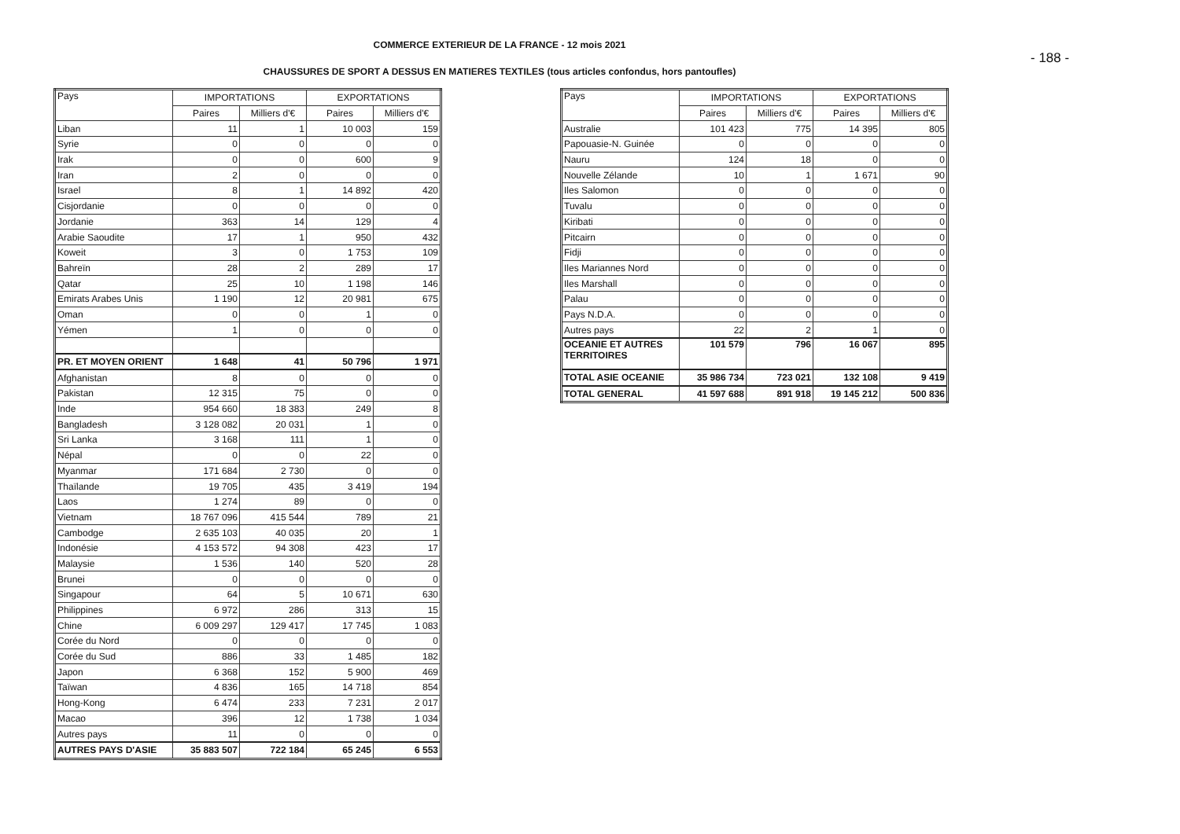COMMERCE EXTERIEUR DE LA FRANCE - 12 mois 2021
- 188 -
CHAUSSURES DE SPORT A DESSUS EN MATIERES TEXTILES (tous articles confondus, hors pantoufles)
| Pays | IMPORTATIONS | | EXPORTATIONS | |
| --- | --- | --- | --- | --- |
| | Paires | Milliers d'€ | Paires | Milliers d'€ |
| Liban | 11 | 1 | 10 003 | 159 |
| Syrie | 0 | 0 | 0 | 0 |
| Irak | 0 | 0 | 600 | 9 |
| Iran | 2 | 0 | 0 | 0 |
| Israel | 8 | 1 | 14 892 | 420 |
| Cisjordanie | 0 | 0 | 0 | 0 |
| Jordanie | 363 | 14 | 129 | 4 |
| Arabie Saoudite | 17 | 1 | 950 | 432 |
| Koweit | 3 | 0 | 1 753 | 109 |
| Bahreïn | 28 | 2 | 289 | 17 |
| Qatar | 25 | 10 | 1 198 | 146 |
| Emirats Arabes Unis | 1 190 | 12 | 20 981 | 675 |
| Oman | 0 | 0 | 1 | 0 |
| Yémen | 1 | 0 | 0 | 0 |
| PR. ET MOYEN ORIENT | 1 648 | 41 | 50 796 | 1 971 |
| Afghanistan | 8 | 0 | 0 | 0 |
| Pakistan | 12 315 | 75 | 0 | 0 |
| Inde | 954 660 | 18 383 | 249 | 8 |
| Bangladesh | 3 128 082 | 20 031 | 1 | 0 |
| Sri Lanka | 3 168 | 111 | 1 | 0 |
| Népal | 0 | 0 | 22 | 0 |
| Myanmar | 171 684 | 2 730 | 0 | 0 |
| Thaïlande | 19 705 | 435 | 3 419 | 194 |
| Laos | 1 274 | 89 | 0 | 0 |
| Vietnam | 18 767 096 | 415 544 | 789 | 21 |
| Cambodge | 2 635 103 | 40 035 | 20 | 1 |
| Indonésie | 4 153 572 | 94 308 | 423 | 17 |
| Malaysie | 1 536 | 140 | 520 | 28 |
| Brunei | 0 | 0 | 0 | 0 |
| Singapour | 64 | 5 | 10 671 | 630 |
| Philippines | 6 972 | 286 | 313 | 15 |
| Chine | 6 009 297 | 129 417 | 17 745 | 1 083 |
| Corée du Nord | 0 | 0 | 0 | 0 |
| Corée du Sud | 886 | 33 | 1 485 | 182 |
| Japon | 6 368 | 152 | 5 900 | 469 |
| Taïwan | 4 836 | 165 | 14 718 | 854 |
| Hong-Kong | 6 474 | 233 | 7 231 | 2 017 |
| Macao | 396 | 12 | 1 738 | 1 034 |
| Autres pays | 11 | 0 | 0 | 0 |
| AUTRES PAYS D'ASIE | 35 883 507 | 722 184 | 65 245 | 6 553 |
| Pays | IMPORTATIONS | | EXPORTATIONS | |
| --- | --- | --- | --- | --- |
| | Paires | Milliers d'€ | Paires | Milliers d'€ |
| Australie | 101 423 | 775 | 14 395 | 805 |
| Papouasie-N. Guinée | 0 | 0 | 0 | 0 |
| Nauru | 124 | 18 | 0 | 0 |
| Nouvelle Zélande | 10 | 1 | 1 671 | 90 |
| Iles Salomon | 0 | 0 | 0 | 0 |
| Tuvalu | 0 | 0 | 0 | 0 |
| Kiribati | 0 | 0 | 0 | 0 |
| Pitcairn | 0 | 0 | 0 | 0 |
| Fidji | 0 | 0 | 0 | 0 |
| Iles Mariannes Nord | 0 | 0 | 0 | 0 |
| Iles Marshall | 0 | 0 | 0 | 0 |
| Palau | 0 | 0 | 0 | 0 |
| Pays N.D.A. | 0 | 0 | 0 | 0 |
| Autres pays | 22 | 2 | 1 | 0 |
| OCEANIE ET AUTRES TERRITOIRES | 101 579 | 796 | 16 067 | 895 |
| TOTAL ASIE OCEANIE | 35 986 734 | 723 021 | 132 108 | 9 419 |
| TOTAL GENERAL | 41 597 688 | 891 918 | 19 145 212 | 500 836 |